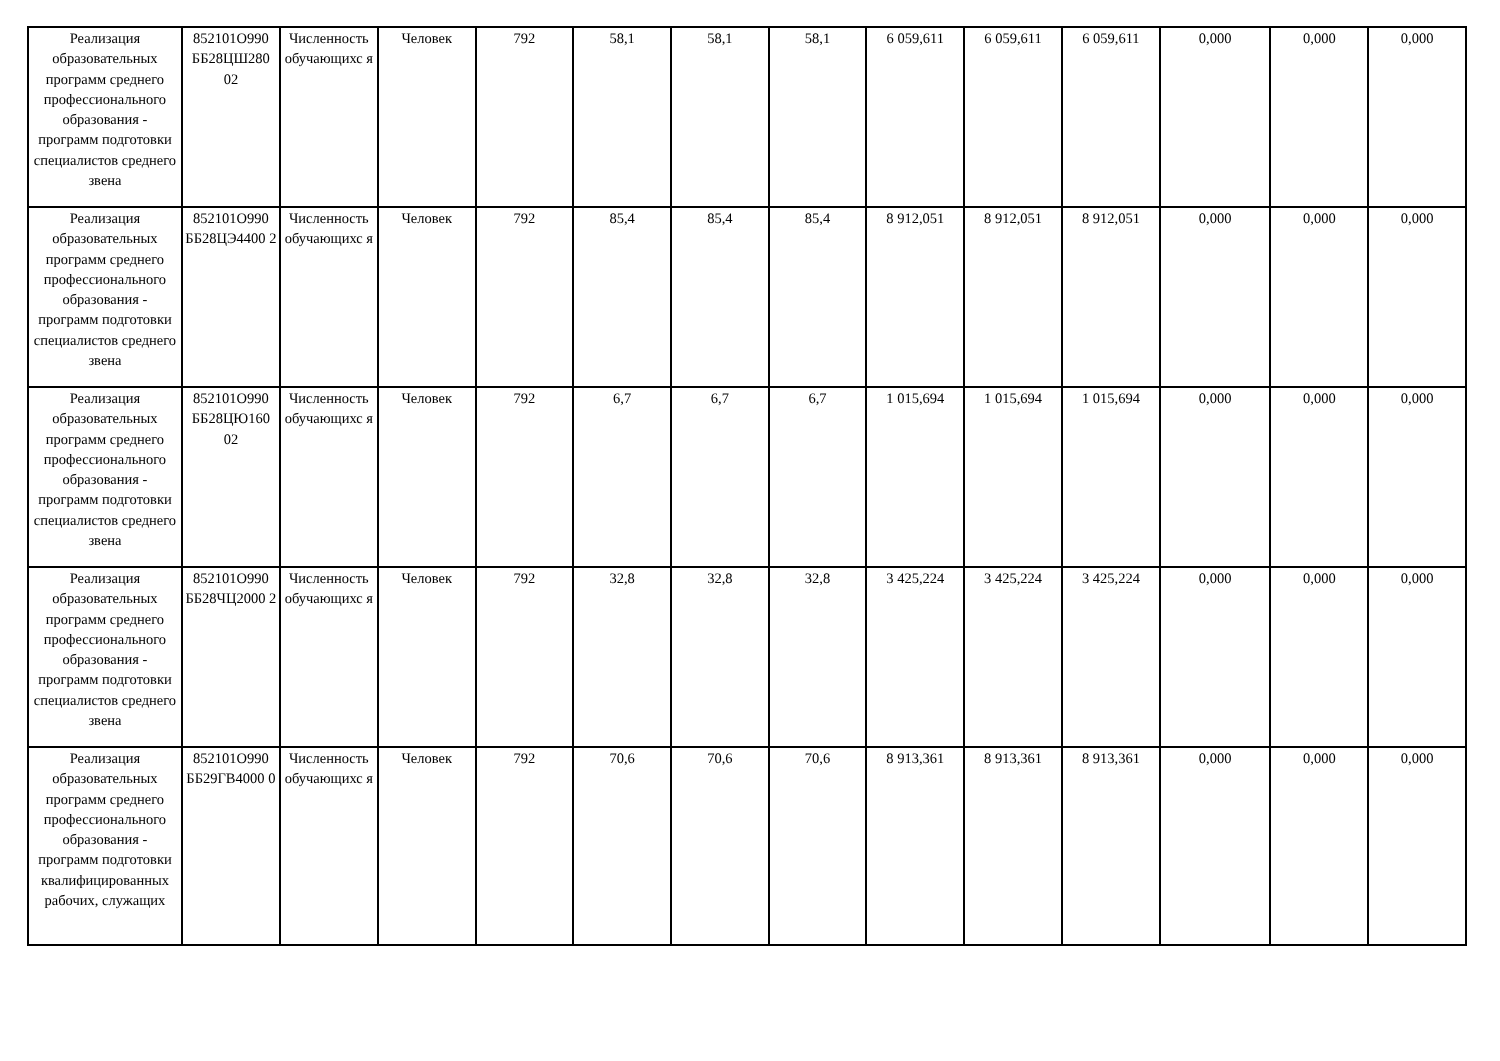| Реализация образовательных программ среднего профессионального образования - программ подготовки специалистов среднего звена | 852101О990 ББ28ЦШ280 02 | Численность обучающихс я | Человек | 792 | 58,1 | 58,1 | 58,1 | 6 059,611 | 6 059,611 | 6 059,611 | 0,000 | 0,000 | 0,000 |
| Реализация образовательных программ среднего профессионального образования - программ подготовки специалистов среднего звена | 852101О990 ББ28ЦЭ4400 2 | Численность обучающихс я | Человек | 792 | 85,4 | 85,4 | 85,4 | 8 912,051 | 8 912,051 | 8 912,051 | 0,000 | 0,000 | 0,000 |
| Реализация образовательных программ среднего профессионального образования - программ подготовки специалистов среднего звена | 852101О990 ББ28ЦЮ160 02 | Численность обучающихс я | Человек | 792 | 6,7 | 6,7 | 6,7 | 1 015,694 | 1 015,694 | 1 015,694 | 0,000 | 0,000 | 0,000 |
| Реализация образовательных программ среднего профессионального образования - программ подготовки специалистов среднего звена | 852101О990 ББ28ЧЦ2000 2 | Численность обучающихс я | Человек | 792 | 32,8 | 32,8 | 32,8 | 3 425,224 | 3 425,224 | 3 425,224 | 0,000 | 0,000 | 0,000 |
| Реализация образовательных программ среднего профессионального образования - программ подготовки квалифицированных рабочих, служащих | 852101О990 ББ29ГВ4000 0 | Численность обучающихс я | Человек | 792 | 70,6 | 70,6 | 70,6 | 8 913,361 | 8 913,361 | 8 913,361 | 0,000 | 0,000 | 0,000 |